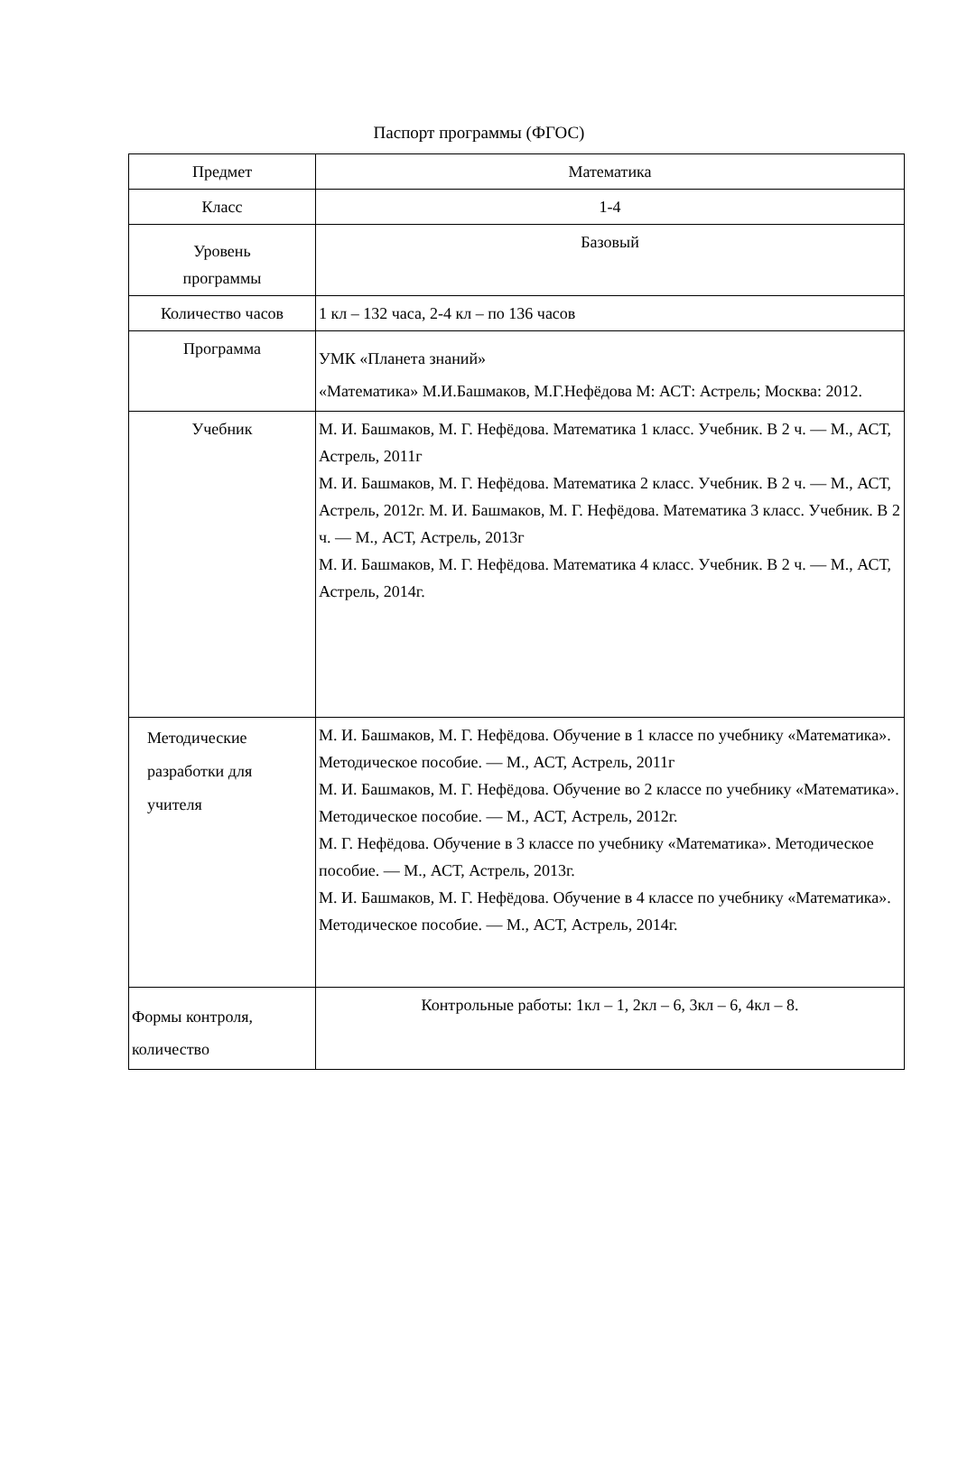Паспорт программы (ФГОС)
| Предмет | Математика |
| Класс | 1-4 |
| Уровень программы | Базовый |
| Количество часов | 1 кл – 132 часа, 2-4 кл – по 136 часов |
| Программа | УМК «Планета знаний» «Математика» М.И.Башмаков, М.Г.Нефёдова М: АСТ: Астрель; Москва: 2012. |
| Учебник | М. И. Башмаков, М. Г. Нефёдова. Математика 1 класс. Учебник. В 2 ч. — М., АСТ, Астрель, 2011г М. И. Башмаков, М. Г. Нефёдова. Математика 2 класс. Учебник. В 2 ч. — М., АСТ, Астрель, 2012г. М. И. Башмаков, М. Г. Нефёдова. Математика 3 класс. Учебник. В 2 ч. — М., АСТ, Астрель, 2013г М. И. Башмаков, М. Г. Нефёдова. Математика 4 класс. Учебник. В 2 ч. — М., АСТ, Астрель, 2014г. |
| Методические разработки для учителя | М. И. Башмаков, М. Г. Нефёдова. Обучение в 1 классе по учебнику «Математика». Методическое пособие. — М., АСТ, Астрель, 2011г М. И. Башмаков, М. Г. Нефёдова. Обучение во 2 классе по учебнику «Математика». Методическое пособие. — М., АСТ, Астрель, 2012г. М. Г. Нефёдова. Обучение в 3 классе по учебнику «Математика». Методическое пособие. — М., АСТ, Астрель, 2013г. М. И. Башмаков, М. Г. Нефёдова. Обучение в 4 классе по учебнику «Математика». Методическое пособие. — М., АСТ, Астрель, 2014г. |
| Формы контроля, количество | Контрольные работы: 1кл – 1, 2кл – 6, 3кл – 6, 4кл – 8. |